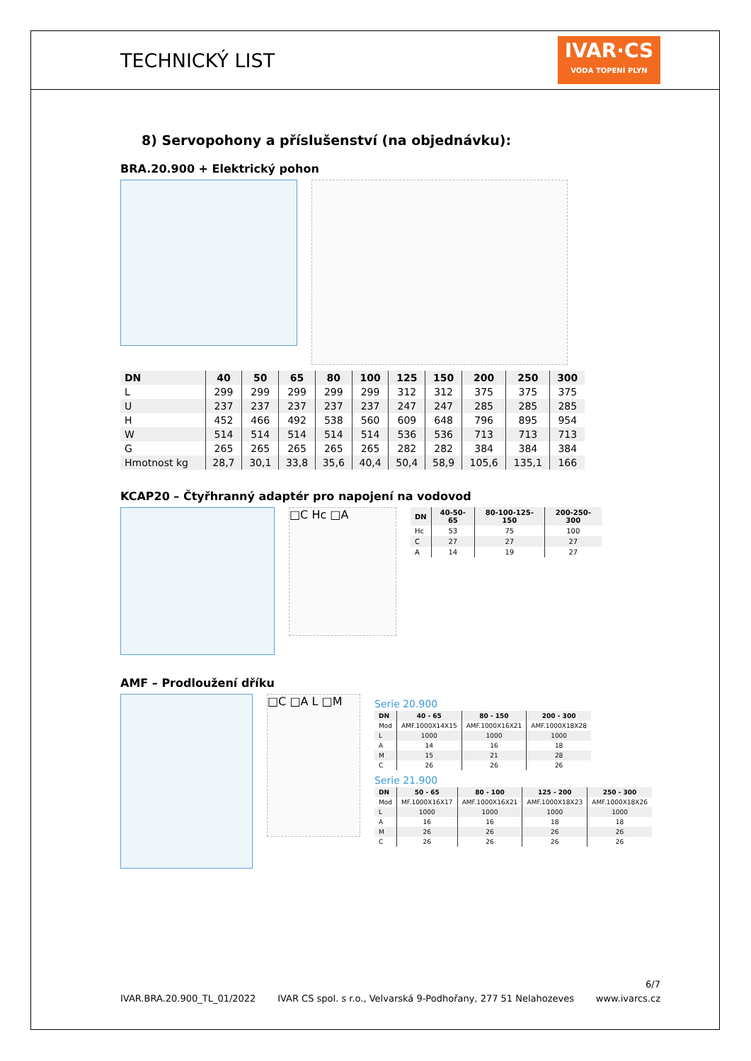TECHNICKÝ LIST
IVAR·CS
VODA TOPENÍ PLYN
8) Servopohony a příslušenství (na objednávku):
BRA.20.900 + Elektrický pohon
| DN | 40 | 50 | 65 | 80 | 100 | 125 | 150 | 200 | 250 | 300 |
| --- | --- | --- | --- | --- | --- | --- | --- | --- | --- | --- |
| L | 299 | 299 | 299 | 299 | 299 | 312 | 312 | 375 | 375 | 375 |
| U | 237 | 237 | 237 | 237 | 237 | 247 | 247 | 285 | 285 | 285 |
| H | 452 | 466 | 492 | 538 | 560 | 609 | 648 | 796 | 895 | 954 |
| W | 514 | 514 | 514 | 514 | 514 | 536 | 536 | 713 | 713 | 713 |
| G | 265 | 265 | 265 | 265 | 265 | 282 | 282 | 384 | 384 | 384 |
| Hmotnost kg | 28,7 | 30,1 | 33,8 | 35,6 | 40,4 | 50,4 | 58,9 | 105,6 | 135,1 | 166 |
KCAP20 – Čtyřhranný adaptér pro napojení na vodovod
□C Hc □A
| DN | 40-50-65 | 80-100-125-150 | 200-250-300 |
| --- | --- | --- | --- |
| Hc | 53 | 75 | 100 |
| C | 27 | 27 | 27 |
| A | 14 | 19 | 27 |
AMF – Prodloužení dříku
□C □A L □M
Serie 20.900
| DN | 40 - 65 | 80 - 150 | 200 - 300 |
| --- | --- | --- | --- |
| Mod | AMF.1000X14X15 | AMF.1000X16X21 | AMF.1000X18X28 |
| L | 1000 | 1000 | 1000 |
| A | 14 | 16 | 18 |
| M | 15 | 21 | 28 |
| C | 26 | 26 | 26 |
Serie 21.900
| DN | 50 - 65 | 80 - 100 | 125 - 200 | 250 - 300 |
| --- | --- | --- | --- | --- |
| Mod | MF.1000X16X17 | AMF.1000X16X21 | AMF.1000X18X23 | AMF.1000X18X26 |
| L | 1000 | 1000 | 1000 | 1000 |
| A | 16 | 16 | 18 | 18 |
| M | 26 | 26 | 26 | 26 |
| C | 26 | 26 | 26 | 26 |
6/7
IVAR.BRA.20.900_TL_01/2022 IVAR CS spol. s r.o., Velvarská 9-Podhořany, 277 51 Nelahozeves www.ivarcs.cz